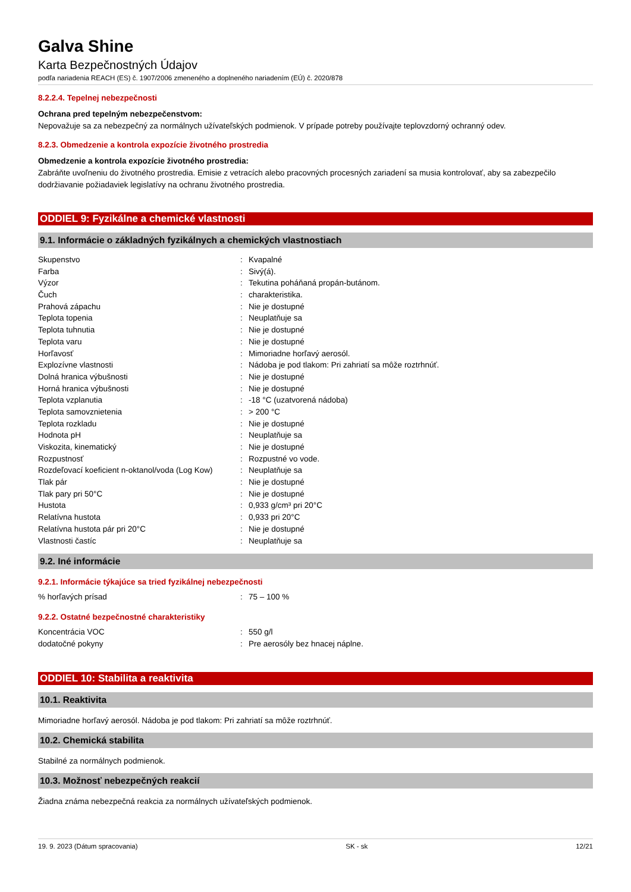Galva Shine
Karta Bezpečnostných Údajov
podľa nariadenia REACH (ES) č. 1907/2006 zmeneného a doplneného nariadením (EÚ) č. 2020/878
8.2.2.4. Tepelnej nebezpečnosti
Ochrana pred tepelným nebezpečenstvom:
Nepovažuje sa za nebezpečný za normálnych užívateľských podmienok. V prípade potreby používajte teplovzdorný ochranný odev.
8.2.3. Obmedzenie a kontrola expozície životného prostredia
Obmedzenie a kontrola expozície životného prostredia:
Zabráňte uvoľneniu do životného prostredia. Emisie z vetracích alebo pracovných procesných zariadení sa musia kontrolovať, aby sa zabezpečilo dodržiavanie požiadaviek legislatívy na ochranu životného prostredia.
ODDIEL 9: Fyzikálne a chemické vlastnosti
9.1. Informácie o základných fyzikálnych a chemických vlastnostiach
| Skupenstvo | : | Kvapalné |
| Farba | : | Sivý(á). |
| Výzor | : | Tekutina poháňaná propán-butánom. |
| Čuch | : | charakteristika. |
| Prahová zápachu | : | Nie je dostupné |
| Teplota topenia | : | Neuplatňuje sa |
| Teplota tuhnutia | : | Nie je dostupné |
| Teplota varu | : | Nie je dostupné |
| Horľavosť | : | Mimoriadne horľavý aerosól. |
| Explozívne vlastnosti | : | Nádoba je pod tlakom: Pri zahriatí sa môže roztrhnúť. |
| Dolná hranica výbušnosti | : | Nie je dostupné |
| Horná hranica výbušnosti | : | Nie je dostupné |
| Teplota vzplanutia | : | -18 °C (uzatvorená nádoba) |
| Teplota samovznietenia | : | > 200 °C |
| Teplota rozkladu | : | Nie je dostupné |
| Hodnota pH | : | Neuplatňuje sa |
| Viskozita, kinematický | : | Nie je dostupné |
| Rozpustnosť | : | Rozpustné vo vode. |
| Rozdeľovací koeficient n-oktanol/voda (Log Kow) | : | Neuplatňuje sa |
| Tlak pár | : | Nie je dostupné |
| Tlak pary pri 50°C | : | Nie je dostupné |
| Hustota | : | 0,933 g/cm³ pri 20°C |
| Relatívna hustota | : | 0,933 pri 20°C |
| Relatívna hustota pár pri 20°C | : | Nie je dostupné |
| Vlastnosti častíc | : | Neuplatňuje sa |
9.2. Iné informácie
9.2.1. Informácie týkajúce sa tried fyzikálnej nebezpečnosti
| % horľavých prísad | : | 75 – 100 % |
9.2.2. Ostatné bezpečnostné charakteristiky
| Koncentrácia VOC | : | 550 g/l |
| dodatočné pokyny | : | Pre aerosóly bez hnacej náplne. |
ODDIEL 10: Stabilita a reaktivita
10.1. Reaktivita
Mimoriadne horľavý aerosól. Nádoba je pod tlakom: Pri zahriatí sa môže roztrhnúť.
10.2. Chemická stabilita
Stabilné za normálnych podmienok.
10.3. Možnosť nebezpečných reakcií
Žiadna známa nebezpečná reakcia za normálnych užívateľských podmienok.
19. 9. 2023 (Dátum spracovania) SK - sk 12/21